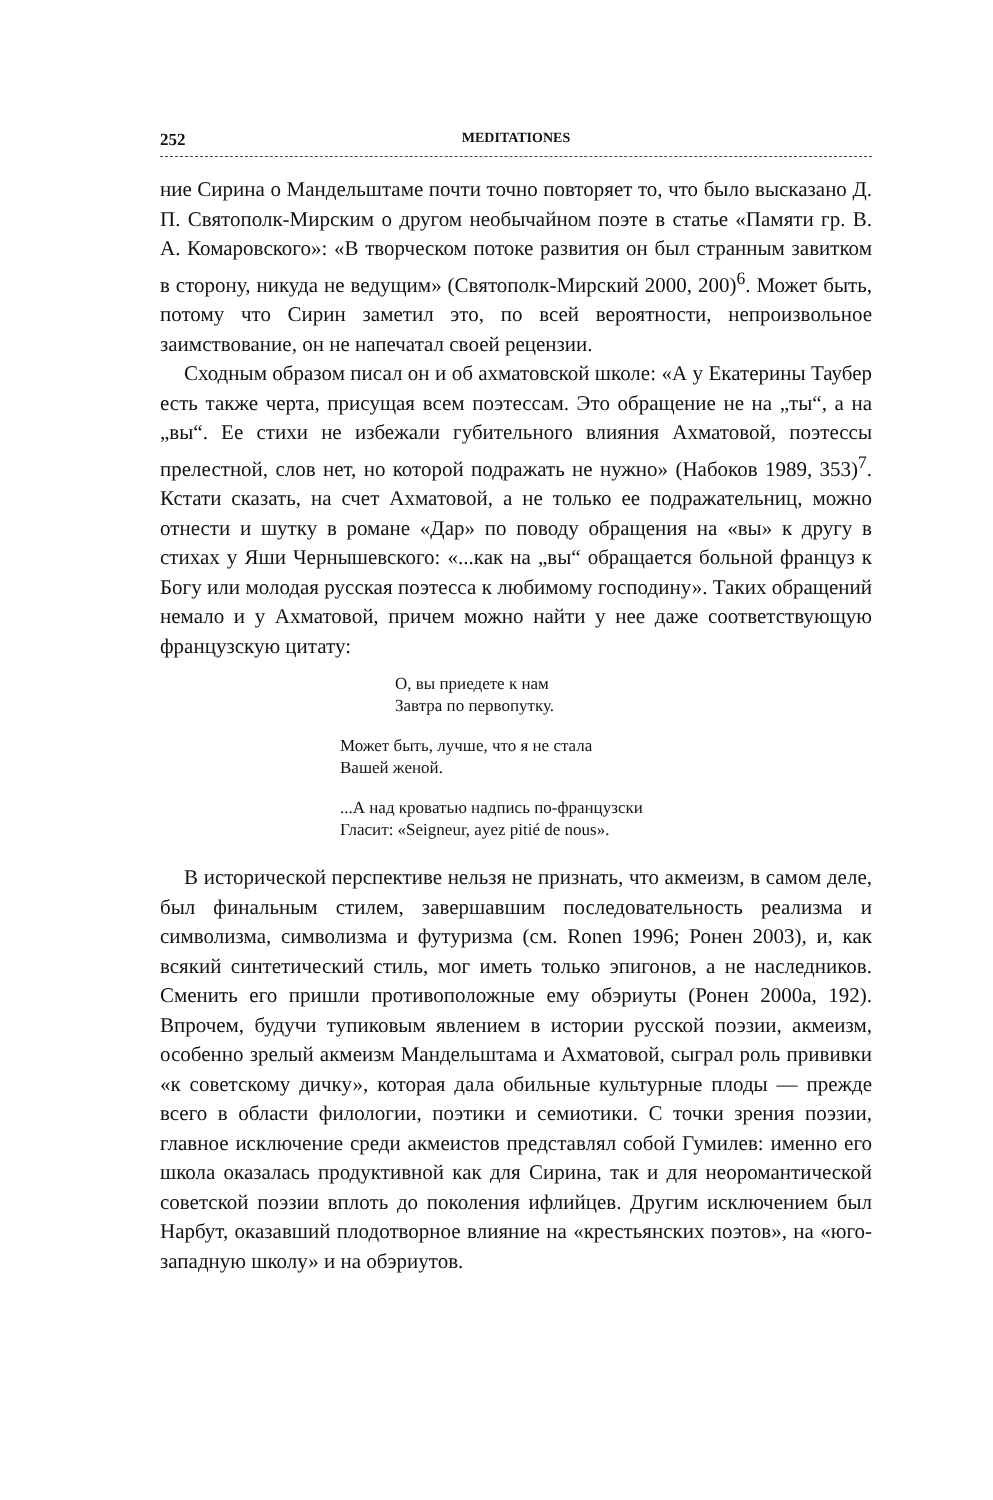252 MEDITATIONES
ние Сирина о Мандельштаме почти точно повторяет то, что было высказано Д. П. Святополк-Мирским о другом необычайном поэте в статье «Памяти гр. В. А. Комаровского»: «В творческом потоке развития он был странным завитком в сторону, никуда не ведущим» (Святополк-Мирский 2000, 200)<sup>6</sup>. Может быть, потому что Сирин заметил это, по всей вероятности, непроизвольное заимствование, он не напечатал своей рецензии.
Сходным образом писал он и об ахматовской школе: «А у Екатерины Таубер есть также черта, присущая всем поэтессам. Это обращение не на „ты“, а на „вы“. Ее стихи не избежали губительного влияния Ахматовой, поэтессы прелестной, слов нет, но которой подражать не нужно» (Набоков 1989, 353)<sup>7</sup>. Кстати сказать, на счет Ахматовой, а не только ее подражательниц, можно отнести и шутку в романе «Дар» по поводу обращения на «вы» к другу в стихах у Яши Чернышевского: «...как на „вы“ обращается больной француз к Богу или молодая русская поэтесса к любимому господину». Таких обращений немало и у Ахматовой, причем можно найти у нее даже соответствующую французскую цитату:
О, вы приедете к нам
Завтра по первопутку.
Может быть, лучше, что я не стала
Вашей женой.
...А над кроватью надпись по-французски
Гласит: «Seigneur, ayez pitié de nous».
В исторической перспективе нельзя не признать, что акмеизм, в самом деле, был финальным стилем, завершавшим последовательность реализма и символизма, символизма и футуризма (см. Ronen 1996; Ронен 2003), и, как всякий синтетический стиль, мог иметь только эпигонов, а не наследников. Сменить его пришли противоположные ему обэриуты (Ронен 2000а, 192). Впрочем, будучи тупиковым явлением в истории русской поэзии, акмеизм, особенно зрелый акмеизм Мандельштама и Ахматовой, сыграл роль прививки «к советскому дичку», которая дала обильные культурные плоды — прежде всего в области филологии, поэтики и семиотики. С точки зрения поэзии, главное исключение среди акмеистов представлял собой Гумилев: именно его школа оказалась продуктивной как для Сирина, так и для неоромантической советской поэзии вплоть до поколения ифлийцев. Другим исключением был Нарбут, оказавший плодотворное влияние на «крестьянских поэтов», на «юго-западную школу» и на обэриутов.